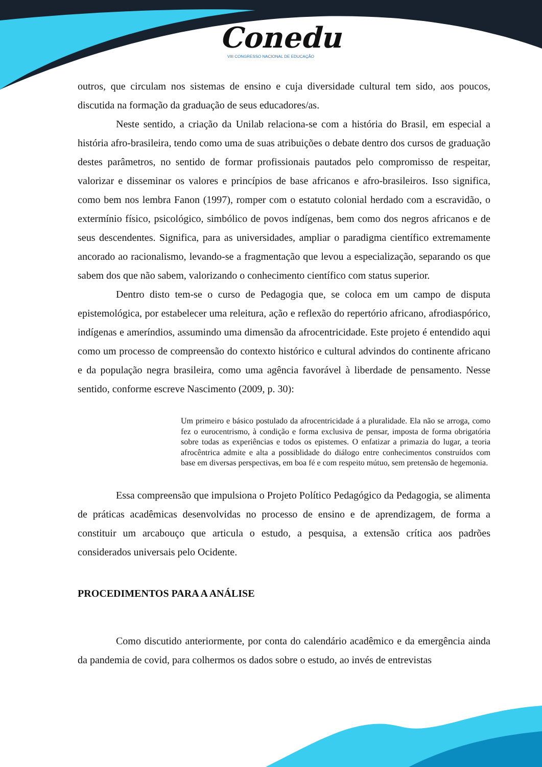Conedu
VIII CONGRESSO NACIONAL DE EDUCAÇÃO
outros, que circulam nos sistemas de ensino e cuja diversidade cultural tem sido, aos poucos, discutida na formação da graduação de seus educadores/as.
Neste sentido, a criação da Unilab relaciona-se com a história do Brasil, em especial a história afro-brasileira, tendo como uma de suas atribuições o debate dentro dos cursos de graduação destes parâmetros, no sentido de formar profissionais pautados pelo compromisso de respeitar, valorizar e disseminar os valores e princípios de base africanos e afro-brasileiros. Isso significa, como bem nos lembra Fanon (1997), romper com o estatuto colonial herdado com a escravidão, o extermínio físico, psicológico, simbólico de povos indígenas, bem como dos negros africanos e de seus descendentes. Significa, para as universidades, ampliar o paradigma científico extremamente ancorado ao racionalismo, levando-se a fragmentação que levou a especialização, separando os que sabem dos que não sabem, valorizando o conhecimento científico com status superior.
Dentro disto tem-se o curso de Pedagogia que, se coloca em um campo de disputa epistemológica, por estabelecer uma releitura, ação e reflexão do repertório africano, afrodiaspórico, indígenas e ameríndios, assumindo uma dimensão da afrocentricidade. Este projeto é entendido aqui como um processo de compreensão do contexto histórico e cultural advindos do continente africano e da população negra brasileira, como uma agência favorável à liberdade de pensamento. Nesse sentido, conforme escreve Nascimento (2009, p. 30):
Um primeiro e básico postulado da afrocentricidade á a pluralidade. Ela não se arroga, como fez o eurocentrismo, à condição e forma exclusiva de pensar, imposta de forma obrigatória sobre todas as experiências e todos os epistemes. O enfatizar a primazia do lugar, a teoria afrocêntrica admite e alta a possiblidade do diálogo entre conhecimentos construídos com base em diversas perspectivas, em boa fé e com respeito mútuo, sem pretensão de hegemonia.
Essa compreensão que impulsiona o Projeto Político Pedagógico da Pedagogia, se alimenta de práticas acadêmicas desenvolvidas no processo de ensino e de aprendizagem, de forma a constituir um arcabouço que articula o estudo, a pesquisa, a extensão crítica aos padrões considerados universais pelo Ocidente.
PROCEDIMENTOS PARA A ANÁLISE
Como discutido anteriormente, por conta do calendário acadêmico e da emergência ainda da pandemia de covid, para colhermos os dados sobre o estudo, ao invés de entrevistas